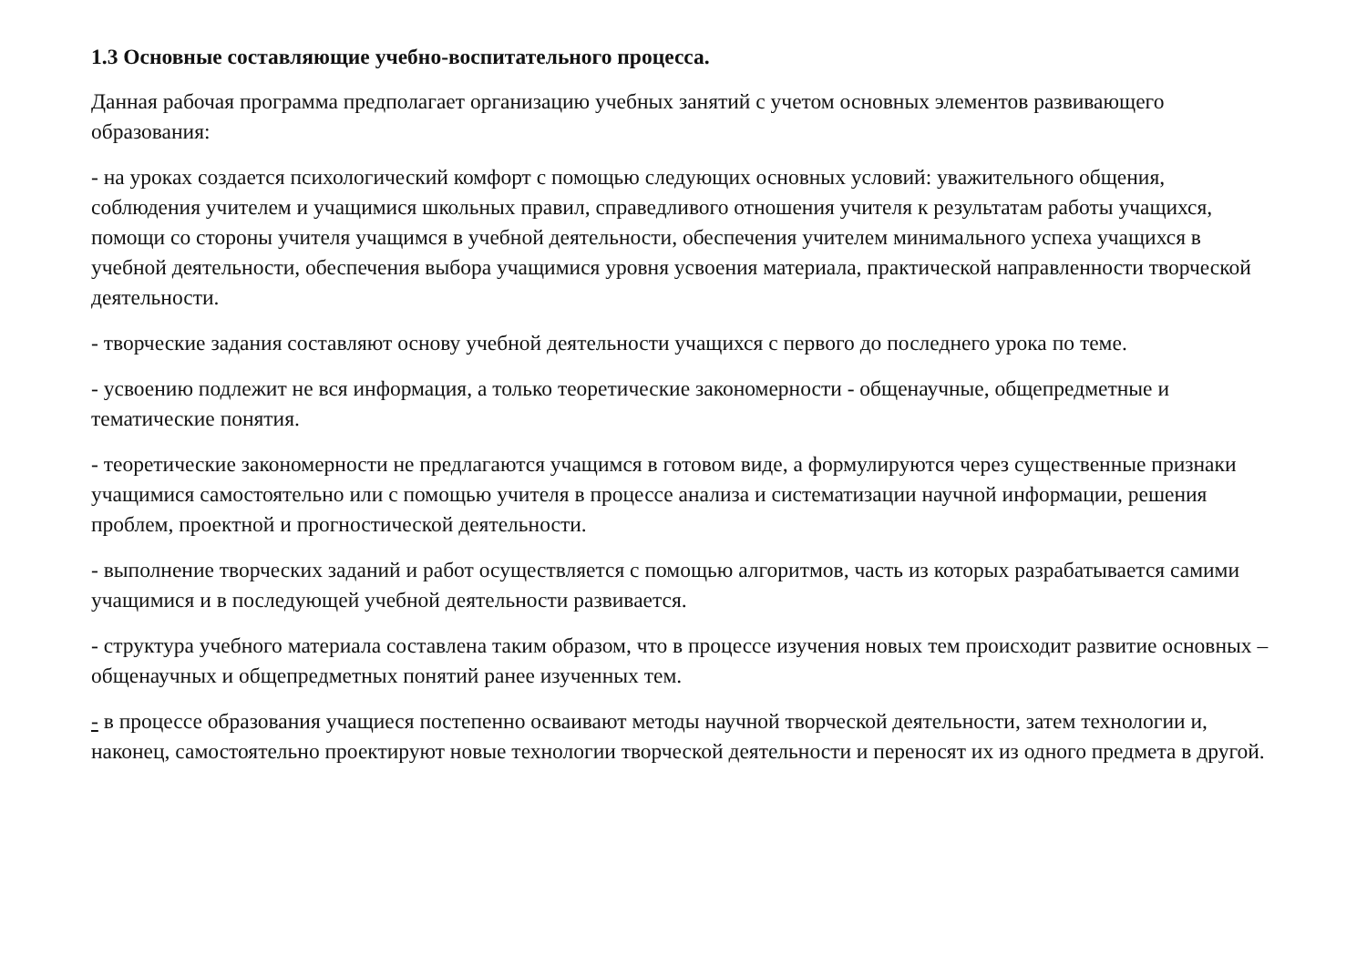1.3 Основные составляющие учебно-воспитательного процесса.
Данная рабочая программа предполагает организацию учебных занятий с учетом основных элементов развивающего образования:
- на уроках создается психологический комфорт с помощью следующих основных условий: уважительного общения, соблюдения учителем и учащимися школьных правил, справедливого отношения учителя к результатам работы учащихся, помощи со стороны учителя учащимся в учебной деятельности, обеспечения учителем минимального успеха учащихся в учебной деятельности, обеспечения выбора учащимися уровня усвоения материала, практической направленности творческой деятельности.
- творческие задания составляют основу учебной деятельности учащихся с первого до последнего урока по теме.
- усвоению подлежит не вся информация, а только теоретические закономерности - общенаучные, общепредметные и тематические понятия.
- теоретические закономерности не предлагаются учащимся в готовом виде, а формулируются через существенные признаки учащимися самостоятельно или с помощью учителя в процессе анализа и систематизации научной информации, решения проблем, проектной и прогностической деятельности.
- выполнение творческих заданий и работ осуществляется с помощью алгоритмов, часть из которых разрабатывается самими учащимися и в последующей учебной деятельности развивается.
- структура учебного материала составлена таким образом, что в процессе изучения новых тем происходит развитие основных – общенаучных и общепредметных понятий ранее изученных тем.
- в процессе образования учащиеся постепенно осваивают методы научной творческой деятельности, затем технологии и, наконец, самостоятельно проектируют новые технологии творческой деятельности и переносят их из одного предмета в другой.